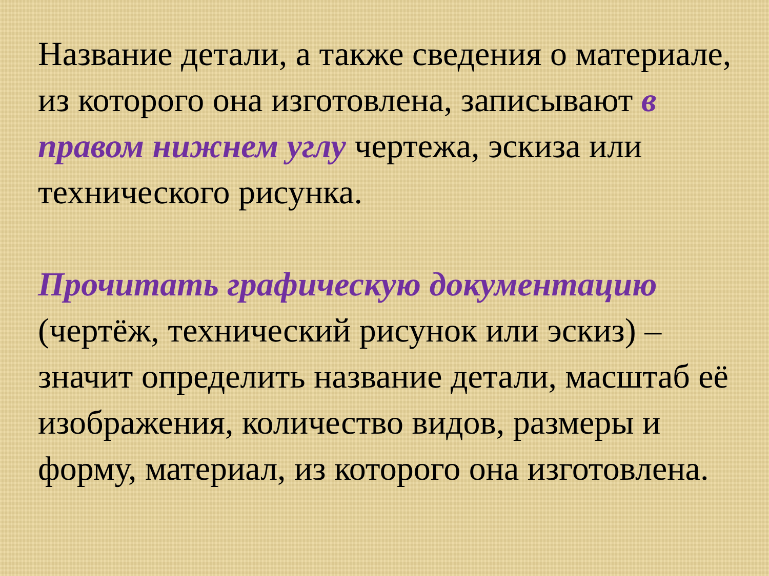Название детали, а также сведения о материале, из которого она изготовлена, записывают в правом нижнем углу чертежа, эскиза или технического рисунка.
Прочитать графическую документацию (чертёж, технический рисунок или эскиз) – значит определить название детали, масштаб её изображения, количество видов, размеры и форму, материал, из которого она изготовлена.